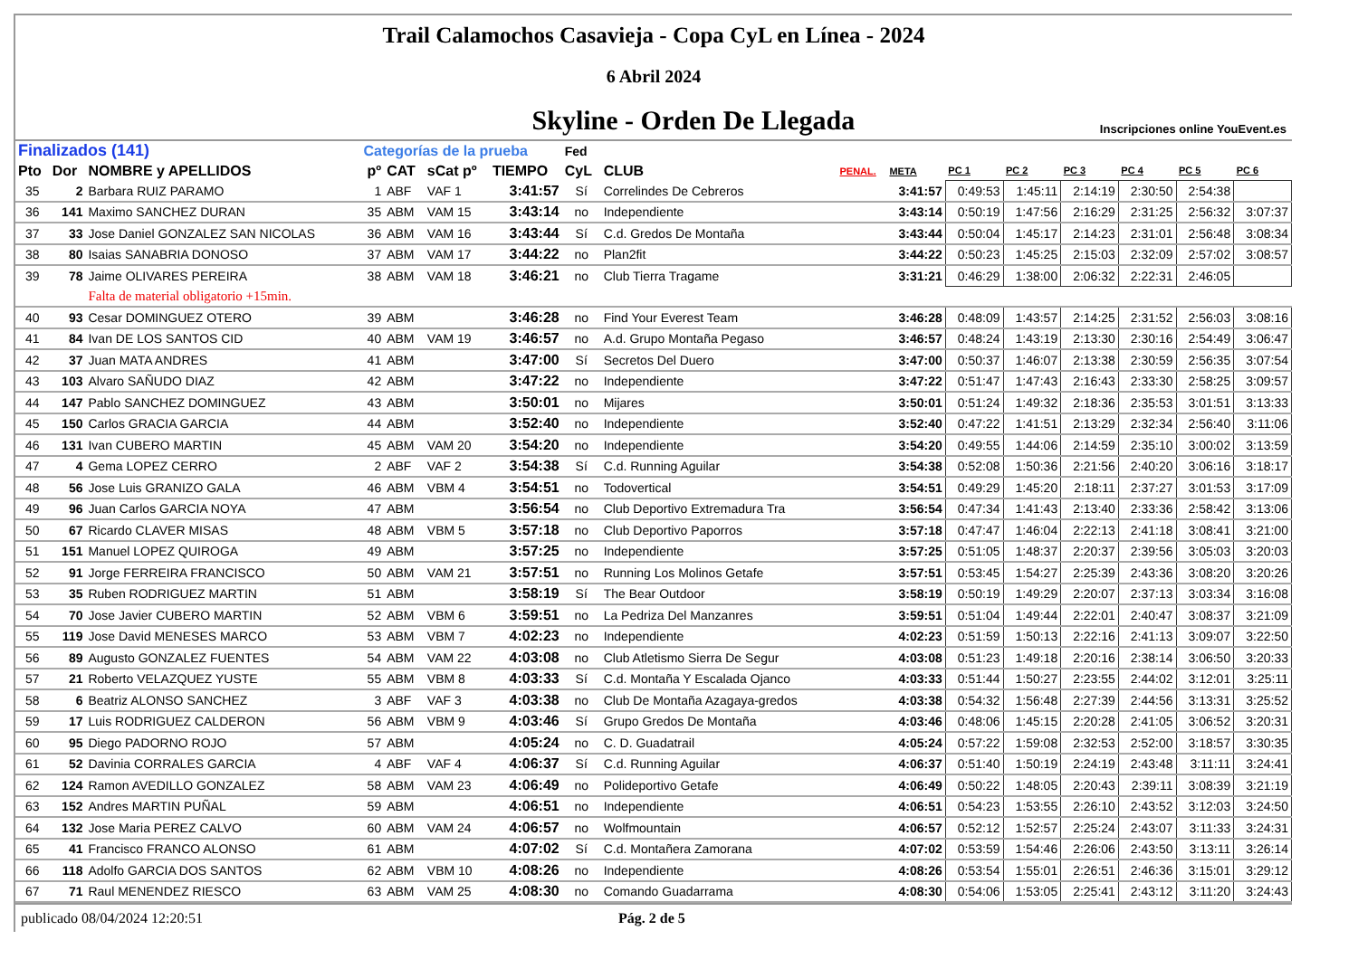Trail Calamochos Casavieja - Copa CyL en Línea - 2024
6 Abril 2024
Skyline - Orden De Llegada
Inscripciones online YouEvent.es
| Finalizados (141) | | | Categorías de la prueba | | | | Fed | | | | | | | | | |
| --- | --- | --- | --- | --- | --- | --- | --- | --- | --- | --- | --- | --- | --- | --- | --- | --- |
| Pto | Dor | NOMBRE y APELLIDOS | pº | CAT | sCat pº | TIEMPO | CyL | CLUB | PENAL. | META | PC 1 | PC 2 | PC 3 | PC 4 | PC 5 | PC 6 |
| 35 | 2 | Barbara RUIZ PARAMO | 1 | ABF | VAF 1 | 3:41:57 | Sí | Correlindes De Cebreros | | 3:41:57 | 0:49:53 | 1:45:11 | 2:14:19 | 2:30:50 | 2:54:38 | |
| 36 | 141 | Maximo SANCHEZ DURAN | 35 | ABM | VAM 15 | 3:43:14 | no | Independiente | | 3:43:14 | 0:50:19 | 1:47:56 | 2:16:29 | 2:31:25 | 2:56:32 | 3:07:37 |
| 37 | 33 | Jose Daniel GONZALEZ SAN NICOLAS | 36 | ABM | VAM 16 | 3:43:44 | Sí | C.d. Gredos De Montaña | | 3:43:44 | 0:50:04 | 1:45:17 | 2:14:23 | 2:31:01 | 2:56:48 | 3:08:34 |
| 38 | 80 | Isaias SANABRIA DONOSO | 37 | ABM | VAM 17 | 3:44:22 | no | Plan2fit | | 3:44:22 | 0:50:23 | 1:45:25 | 2:15:03 | 2:32:09 | 2:57:02 | 3:08:57 |
| 39 | 78 | Jaime OLIVARES PEREIRA | 38 | ABM | VAM 18 | 3:46:21 | no | Club Tierra Tragame | | 3:31:21 | 0:46:29 | 1:38:00 | 2:06:32 | 2:22:31 | 2:46:05 | |
| | | Falta de material obligatorio +15min. | | | | | | | | | | | | | | |
| 40 | 93 | Cesar DOMINGUEZ OTERO | 39 | ABM | | 3:46:28 | no | Find Your Everest Team | | 3:46:28 | 0:48:09 | 1:43:57 | 2:14:25 | 2:31:52 | 2:56:03 | 3:08:16 |
| 41 | 84 | Ivan DE LOS SANTOS CID | 40 | ABM | VAM 19 | 3:46:57 | no | A.d. Grupo Montaña Pegaso | | 3:46:57 | 0:48:24 | 1:43:19 | 2:13:30 | 2:30:16 | 2:54:49 | 3:06:47 |
| 42 | 37 | Juan MATA ANDRES | 41 | ABM | | 3:47:00 | Sí | Secretos Del Duero | | 3:47:00 | 0:50:37 | 1:46:07 | 2:13:38 | 2:30:59 | 2:56:35 | 3:07:54 |
| 43 | 103 | Alvaro SAÑUDO DIAZ | 42 | ABM | | 3:47:22 | no | Independiente | | 3:47:22 | 0:51:47 | 1:47:43 | 2:16:43 | 2:33:30 | 2:58:25 | 3:09:57 |
| 44 | 147 | Pablo SANCHEZ DOMINGUEZ | 43 | ABM | | 3:50:01 | no | Mijares | | 3:50:01 | 0:51:24 | 1:49:32 | 2:18:36 | 2:35:53 | 3:01:51 | 3:13:33 |
| 45 | 150 | Carlos GRACIA GARCIA | 44 | ABM | | 3:52:40 | no | Independiente | | 3:52:40 | 0:47:22 | 1:41:51 | 2:13:29 | 2:32:34 | 2:56:40 | 3:11:06 |
| 46 | 131 | Ivan CUBERO MARTIN | 45 | ABM | VAM 20 | 3:54:20 | no | Independiente | | 3:54:20 | 0:49:55 | 1:44:06 | 2:14:59 | 2:35:10 | 3:00:02 | 3:13:59 |
| 47 | 4 | Gema LOPEZ CERRO | 2 | ABF | VAF 2 | 3:54:38 | Sí | C.d. Running Aguilar | | 3:54:38 | 0:52:08 | 1:50:36 | 2:21:56 | 2:40:20 | 3:06:16 | 3:18:17 |
| 48 | 56 | Jose Luis GRANIZO GALA | 46 | ABM | VBM 4 | 3:54:51 | no | Todovertical | | 3:54:51 | 0:49:29 | 1:45:20 | 2:18:11 | 2:37:27 | 3:01:53 | 3:17:09 |
| 49 | 96 | Juan Carlos GARCIA NOYA | 47 | ABM | | 3:56:54 | no | Club Deportivo Extremadura Tra | | 3:56:54 | 0:47:34 | 1:41:43 | 2:13:40 | 2:33:36 | 2:58:42 | 3:13:06 |
| 50 | 67 | Ricardo CLAVER MISAS | 48 | ABM | VBM 5 | 3:57:18 | no | Club Deportivo Paporros | | 3:57:18 | 0:47:47 | 1:46:04 | 2:22:13 | 2:41:18 | 3:08:41 | 3:21:00 |
| 51 | 151 | Manuel LOPEZ QUIROGA | 49 | ABM | | 3:57:25 | no | Independiente | | 3:57:25 | 0:51:05 | 1:48:37 | 2:20:37 | 2:39:56 | 3:05:03 | 3:20:03 |
| 52 | 91 | Jorge FERREIRA FRANCISCO | 50 | ABM | VAM 21 | 3:57:51 | no | Running Los Molinos Getafe | | 3:57:51 | 0:53:45 | 1:54:27 | 2:25:39 | 2:43:36 | 3:08:20 | 3:20:26 |
| 53 | 35 | Ruben RODRIGUEZ MARTIN | 51 | ABM | | 3:58:19 | Sí | The Bear Outdoor | | 3:58:19 | 0:50:19 | 1:49:29 | 2:20:07 | 2:37:13 | 3:03:34 | 3:16:08 |
| 54 | 70 | Jose Javier CUBERO MARTIN | 52 | ABM | VBM 6 | 3:59:51 | no | La Pedriza Del Manzanres | | 3:59:51 | 0:51:04 | 1:49:44 | 2:22:01 | 2:40:47 | 3:08:37 | 3:21:09 |
| 55 | 119 | Jose David MENESES MARCO | 53 | ABM | VBM 7 | 4:02:23 | no | Independiente | | 4:02:23 | 0:51:59 | 1:50:13 | 2:22:16 | 2:41:13 | 3:09:07 | 3:22:50 |
| 56 | 89 | Augusto GONZALEZ FUENTES | 54 | ABM | VAM 22 | 4:03:08 | no | Club Atletismo Sierra De Segur | | 4:03:08 | 0:51:23 | 1:49:18 | 2:20:16 | 2:38:14 | 3:06:50 | 3:20:33 |
| 57 | 21 | Roberto VELAZQUEZ YUSTE | 55 | ABM | VBM 8 | 4:03:33 | Sí | C.d. Montaña Y Escalada Ojanco | | 4:03:33 | 0:51:44 | 1:50:27 | 2:23:55 | 2:44:02 | 3:12:01 | 3:25:11 |
| 58 | 6 | Beatriz ALONSO SANCHEZ | 3 | ABF | VAF 3 | 4:03:38 | no | Club De Montaña Azagaya-gredos | | 4:03:38 | 0:54:32 | 1:56:48 | 2:27:39 | 2:44:56 | 3:13:31 | 3:25:52 |
| 59 | 17 | Luis RODRIGUEZ CALDERON | 56 | ABM | VBM 9 | 4:03:46 | Sí | Grupo Gredos De Montaña | | 4:03:46 | 0:48:06 | 1:45:15 | 2:20:28 | 2:41:05 | 3:06:52 | 3:20:31 |
| 60 | 95 | Diego PADORNO ROJO | 57 | ABM | | 4:05:24 | no | C. D. Guadatrail | | 4:05:24 | 0:57:22 | 1:59:08 | 2:32:53 | 2:52:00 | 3:18:57 | 3:30:35 |
| 61 | 52 | Davinia CORRALES GARCIA | 4 | ABF | VAF 4 | 4:06:37 | Sí | C.d. Running Aguilar | | 4:06:37 | 0:51:40 | 1:50:19 | 2:24:19 | 2:43:48 | 3:11:11 | 3:24:41 |
| 62 | 124 | Ramon AVEDILLO GONZALEZ | 58 | ABM | VAM 23 | 4:06:49 | no | Polideportivo Getafe | | 4:06:49 | 0:50:22 | 1:48:05 | 2:20:43 | 2:39:11 | 3:08:39 | 3:21:19 |
| 63 | 152 | Andres MARTIN PUÑAL | 59 | ABM | | 4:06:51 | no | Independiente | | 4:06:51 | 0:54:23 | 1:53:55 | 2:26:10 | 2:43:52 | 3:12:03 | 3:24:50 |
| 64 | 132 | Jose Maria PEREZ CALVO | 60 | ABM | VAM 24 | 4:06:57 | no | Wolfmountain | | 4:06:57 | 0:52:12 | 1:52:57 | 2:25:24 | 2:43:07 | 3:11:33 | 3:24:31 |
| 65 | 41 | Francisco FRANCO ALONSO | 61 | ABM | | 4:07:02 | Sí | C.d. Montañera Zamorana | | 4:07:02 | 0:53:59 | 1:54:46 | 2:26:06 | 2:43:50 | 3:13:11 | 3:26:14 |
| 66 | 118 | Adolfo GARCIA DOS SANTOS | 62 | ABM | VBM 10 | 4:08:26 | no | Independiente | | 4:08:26 | 0:53:54 | 1:55:01 | 2:26:51 | 2:46:36 | 3:15:01 | 3:29:12 |
| 67 | 71 | Raul MENENDEZ RIESCO | 63 | ABM | VAM 25 | 4:08:30 | no | Comando Guadarrama | | 4:08:30 | 0:54:06 | 1:53:05 | 2:25:41 | 2:43:12 | 3:11:20 | 3:24:43 |
publicado 08/04/2024 12:20:51 Pág. 2 de 5